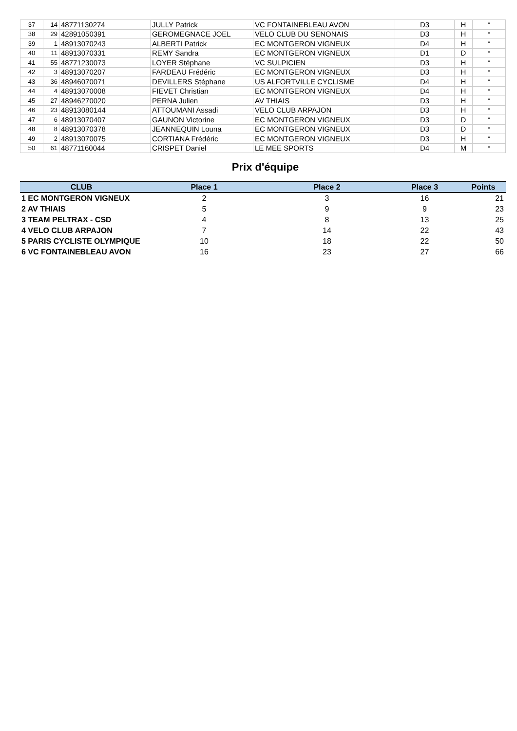| 37 | 14 | 48771130274 | JULLY Patrick | VC FONTAINEBLEAU AVON | D3 | H | " |
| 38 | 29 | 42891050391 | GEROMEGNACE JOEL | VELO CLUB DU SENONAIS | D3 | H | " |
| 39 | 1 | 48913070243 | ALBERTI Patrick | EC MONTGERON VIGNEUX | D4 | H | " |
| 40 | 11 | 48913070331 | REMY Sandra | EC MONTGERON VIGNEUX | D1 | D | " |
| 41 | 55 | 48771230073 | LOYER Stéphane | VC SULPICIEN | D3 | H | " |
| 42 | 3 | 48913070207 | FARDEAU Frédéric | EC MONTGERON VIGNEUX | D3 | H | " |
| 43 | 36 | 48946070071 | DEVILLERS Stéphane | US ALFORTVILLE CYCLISME | D4 | H | " |
| 44 | 4 | 48913070008 | FIEVET Christian | EC MONTGERON VIGNEUX | D4 | H | " |
| 45 | 27 | 48946270020 | PERNA Julien | AV THIAIS | D3 | H | " |
| 46 | 23 | 48913080144 | ATTOUMANI Assadi | VELO CLUB ARPAJON | D3 | H | " |
| 47 | 6 | 48913070407 | GAUNON Victorine | EC MONTGERON VIGNEUX | D3 | D | " |
| 48 | 8 | 48913070378 | JEANNEQUIN Louna | EC MONTGERON VIGNEUX | D3 | D | " |
| 49 | 2 | 48913070075 | CORTIANA Frédéric | EC MONTGERON VIGNEUX | D3 | H | " |
| 50 | 61 | 48771160044 | CRISPET Daniel | LE MEE SPORTS | D4 | M | " |
Prix d'équipe
| CLUB | Place 1 | Place 2 | Place 3 | Points |
| --- | --- | --- | --- | --- |
| 1 EC MONTGERON VIGNEUX | 2 | 3 | 16 | 21 |
| 2 AV THIAIS | 5 | 9 | 9 | 23 |
| 3 TEAM PELTRAX - CSD | 4 | 8 | 13 | 25 |
| 4 VELO CLUB ARPAJON | 7 | 14 | 22 | 43 |
| 5 PARIS CYCLISTE OLYMPIQUE | 10 | 18 | 22 | 50 |
| 6 VC FONTAINEBLEAU AVON | 16 | 23 | 27 | 66 |